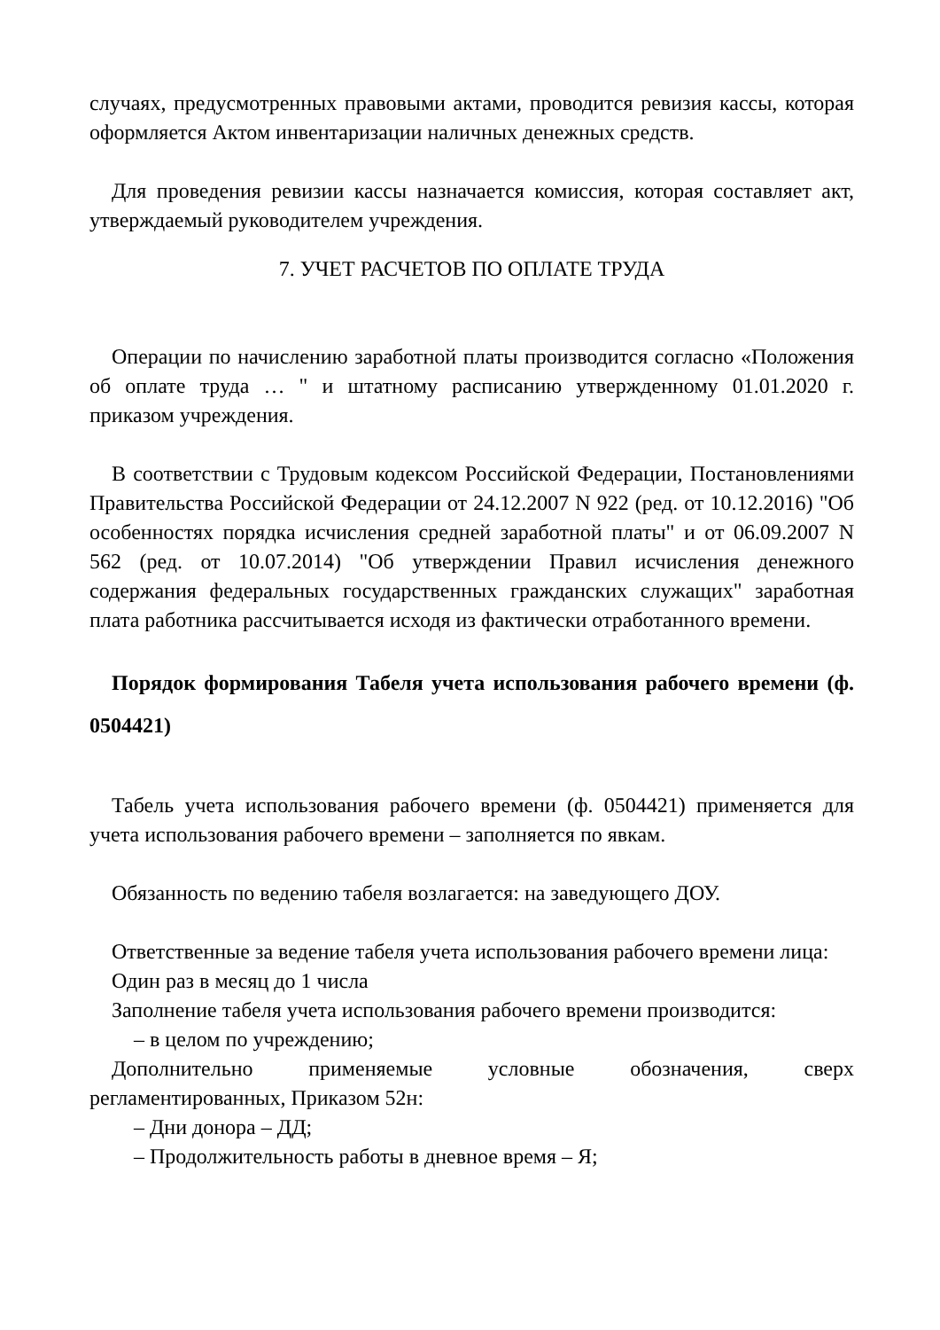случаях, предусмотренных правовыми актами, проводится ревизия кассы, которая оформляется Актом инвентаризации наличных денежных средств.
Для проведения ревизии кассы назначается комиссия, которая составляет акт, утверждаемый руководителем учреждения.
7. УЧЕТ РАСЧЕТОВ ПО ОПЛАТЕ ТРУДА
Операции по начислению заработной платы производится согласно «Положения об оплате труда … " и штатному расписанию утвержденному 01.01.2020 г. приказом учреждения.
В соответствии с Трудовым кодексом Российской Федерации, Постановлениями Правительства Российской Федерации от 24.12.2007 N 922 (ред. от 10.12.2016) "Об особенностях порядка исчисления средней заработной платы" и от 06.09.2007 N 562 (ред. от 10.07.2014) "Об утверждении Правил исчисления денежного содержания федеральных государственных гражданских служащих" заработная плата работника рассчитывается исходя из фактически отработанного времени.
Порядок формирования Табеля учета использования рабочего времени (ф. 0504421)
Табель учета использования рабочего времени (ф. 0504421) применяется для учета использования рабочего времени – заполняется по явкам.
Обязанность по ведению табеля возлагается: на заведующего ДОУ.
Ответственные за ведение табеля учета использования рабочего времени лица:
Один раз в месяц до 1 числа
Заполнение табеля учета использования рабочего времени производится:
– в целом по учреждению;
Дополнительно применяемые условные обозначения, сверх регламентированных, Приказом 52н:
– Дни донора – ДД;
– Продолжительность работы в дневное время – Я;